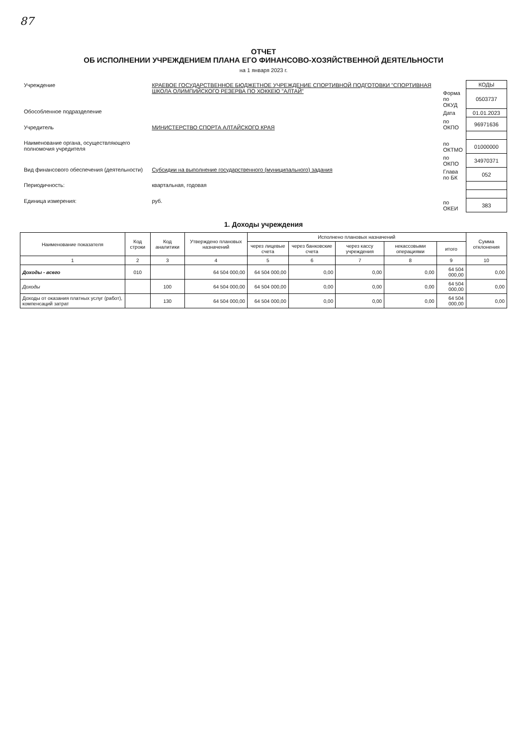87
ОТЧЕТ
ОБ ИСПОЛНЕНИИ УЧРЕЖДЕНИЕМ ПЛАНА ЕГО ФИНАНСОВО-ХОЗЯЙСТВЕННОЙ ДЕЯТЕЛЬНОСТИ
на 1 января 2023 г.
| Учреждение | КРАЕВОЕ ГОСУДАРСТВЕННОЕ БЮДЖЕТНОЕ УЧРЕЖДЕНИЕ СПОРТИВНОЙ ПОДГОТОВКИ "СПОРТИВНАЯ ШКОЛА ОЛИМПИЙСКОГО РЕЗЕРВА ПО ХОККЕЮ "АЛТАЙ" |
| Обособленное подразделение | |
| Учредитель | МИНИСТЕРСТВО СПОРТА АЛТАЙСКОГО КРАЯ |
| Наименование органа, осуществляющего полномочия учредителя | |
| Вид финансового обеспечения (деятельности) | Субсидии на выполнение государственного (муниципального) задания |
| Периодичность: | квартальная, годовая |
| Единица измерения: | руб. |
| | КОДЫ |
| Форма по ОКУД | 0503737 |
| Дата | 01.01.2023 |
| по ОКПО | 96971636 |
| по ОКТМО | 01000000 |
| по ОКПО | 34970371 |
| Глава по БК | 052 |
| по ОКЕИ | 383 |
1. Доходы учреждения
| Наименование показателя | Код строки | Код аналитики | Утверждено плановых назначений | Исполнено плановых назначений | | | | | Сумма отклонения |
| --- | --- | --- | --- | --- | --- | --- | --- | --- | --- |
| | | | | через лицевые счета | через банковские счета | через кассу учреждения | некассовыми операциями | итого | |
| 1 | 2 | 3 | 4 | 5 | 6 | 7 | 8 | 9 | 10 |
| Доходы - всего | 010 | | 64 504 000,00 | 64 504 000,00 | 0,00 | 0,00 | 0,00 | 64 504 000,00 | 0,00 |
| Доходы | | 100 | 64 504 000,00 | 64 504 000,00 | 0,00 | 0,00 | 0,00 | 64 504 000,00 | 0,00 |
| Доходы от оказания платных услуг (работ), компенсаций затрат | | 130 | 64 504 000,00 | 64 504 000,00 | 0,00 | 0,00 | 0,00 | 64 504 000,00 | 0,00 |